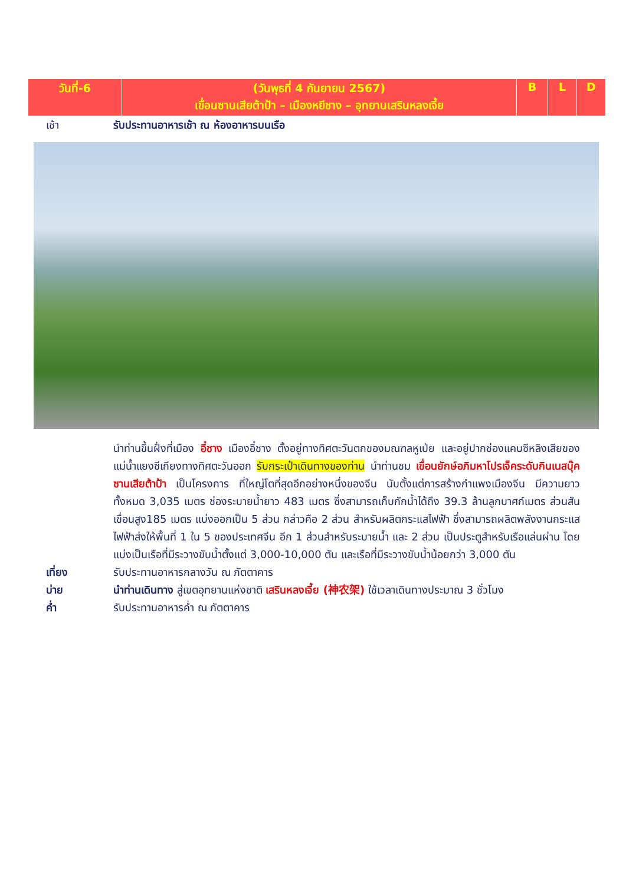| วันที่-6 | (วันพุธที่ 4 กันยายน 2567) เขื่อนซานเสียต้าป้า – เมืองหยีชาง – อุทยานเสรินหลงเจี้ย | B | L | D |
เช้า รับประทานอาหารเช้า ณ ห้องอาหารบนเรือ
นำท่านขึ้นฝั่งที่เมือง อี๋ชาง เมืองอี๋ชาง ตั้งอยู่ทางทิศตะวันตกของมณฑลหูเป่ย และอยู่ปากช่องแคบซีหลิงเสียของแม่น้ำแยงซีเกียงทางทิศตะวันออก รับกระเป๋าเดินทางของท่าน นำท่านชม เขื่อนยักษ์อภิมหาโปรเจ็คระดับกินเนสบุ๊ค ซานเสียต้าป้า เป็นโครงการ ที่ใหญ่โตที่สุดอีกอย่างหนึ่งของจีน นับตั้งแต่การสร้างกำแพงเมืองจีน มีความยาวทั้งหมด 3,035 เมตร ช่องระบายน้ำยาว 483 เมตร ซึ่งสามารถเก็บกักน้ำได้ถึง 39.3 ล้านลูกบาศก์เมตร ส่วนสันเขื่อนสูง185 เมตร แบ่งออกเป็น 5 ส่วน กล่าวคือ 2 ส่วน สำหรับผลิตกระแสไฟฟ้า ซึ่งสามารถผลิตพลังงานกระแสไฟฟ้าส่งให้พื้นที่ 1 ใน 5 ของประเทศจีน อีก 1 ส่วนสำหรับระบายน้ำ และ 2 ส่วน เป็นประตูสำหรับเรือแล่นผ่าน โดยแบ่งเป็นเรือที่มีระวางขับน้ำตั้งแต่ 3,000-10,000 ตัน และเรือที่มีระวางขับน้ำน้อยกว่า 3,000 ตัน
เที่ยง รับประทานอาหารกลางวัน ณ ภัตตาคาร
บ่าย นำท่านเดินทาง สู่เขตอุทยานแห่งชาติ เสรินหลงเจี้ย (神农架) ใช้เวลาเดินทางประมาณ 3 ชั่วโมง
ค่ำ รับประทานอาหารค่ำ ณ ภัตตาคาร